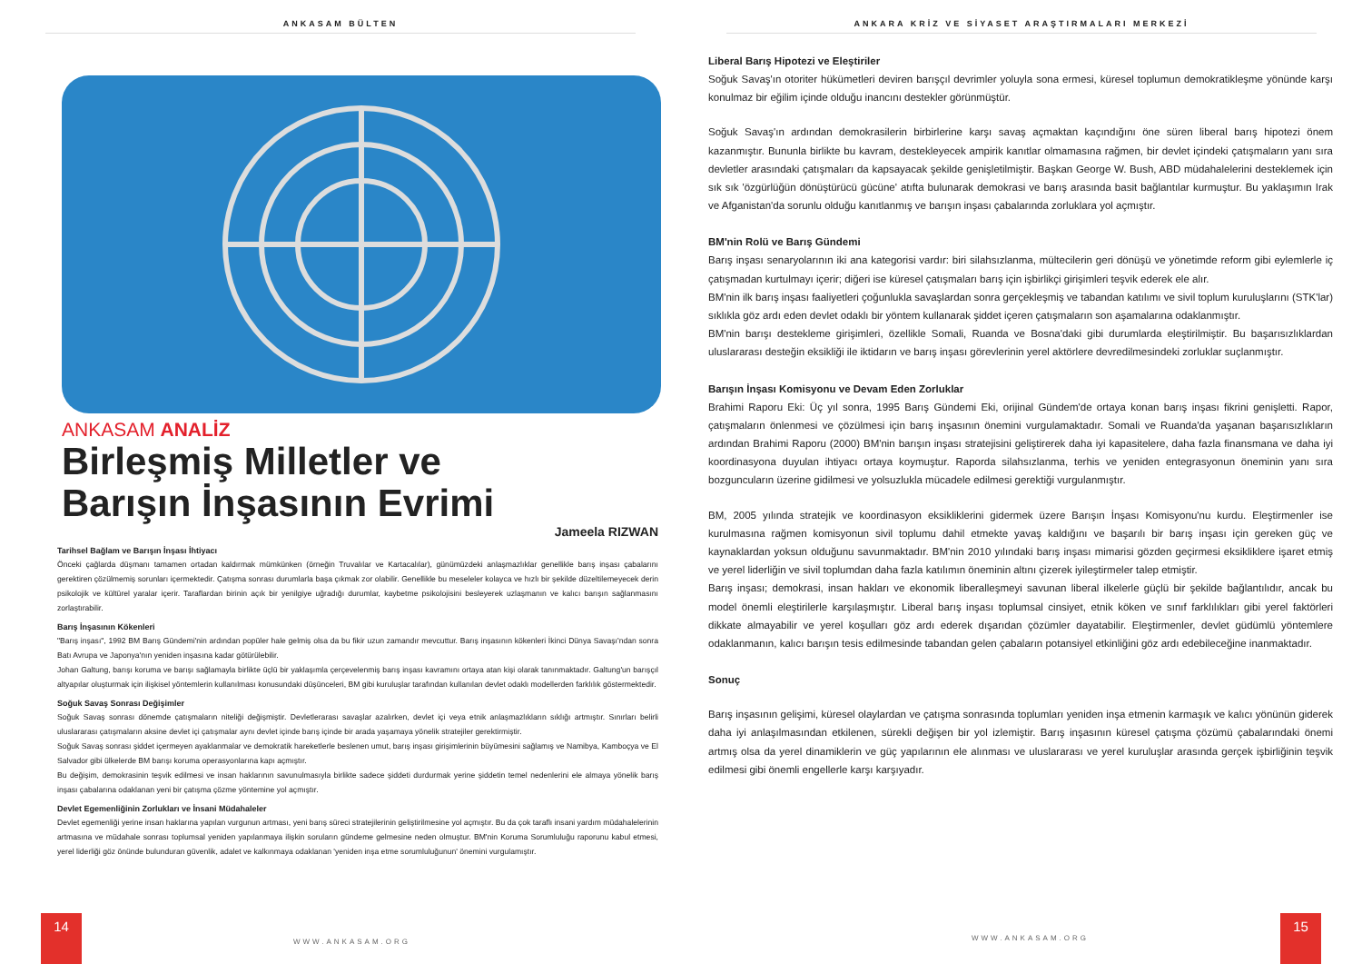ANKASAM BÜLTEN
ANKASAM ANALİZ
Birleşmiş Milletler ve
Barışın İnşasının Evrimi
Jameela RIZWAN
Tarihsel Bağlam ve Barışın İnşası İhtiyacı
Önceki çağlarda düşmanı tamamen ortadan kaldırmak mümkünken (örneğin Truvalılar ve Kartacalılar), günümüzdeki anlaşmazlıklar genellikle barış inşası çabalarını gerektiren çözülmemiş sorunları içermektedir. Çatışma sonrası durumlarla başa çıkmak zor olabilir. Genellikle bu meseleler kolayca ve hızlı bir şekilde düzeltilemeyecek derin psikolojik ve kültürel yaralar içerir. Taraflardan birinin açık bir yenilgiye uğradığı durumlar, kaybetme psikolojisini besleyerek uzlaşmanın ve kalıcı barışın sağlanmasını zorlaştırabilir.
Barış İnşasının Kökenleri
"Barış inşası", 1992 BM Barış Gündemi'nin ardından popüler hale gelmiş olsa da bu fikir uzun zamandır mevcuttur. Barış inşasının kökenleri İkinci Dünya Savaşı'ndan sonra Batı Avrupa ve Japonya'nın yeniden inşasına kadar götürülebilir.
Johan Galtung, barışı koruma ve barışı sağlamayla birlikte üçlü bir yaklaşımla çerçevelenmiş barış inşası kavramını ortaya atan kişi olarak tanınmaktadır. Galtung'un barışçıl altyapılar oluşturmak için ilişkisel yöntemlerin kullanılması konusundaki düşünceleri, BM gibi kuruluşlar tarafından kullanılan devlet odaklı modellerden farklılık göstermektedir.
Soğuk Savaş Sonrası Değişimler
Soğuk Savaş sonrası dönemde çatışmaların niteliği değişmiştir. Devletlerarası savaşlar azalırken, devlet içi veya etnik anlaşmazlıkların sıklığı artmıştır. Sınırları belirli uluslararası çatışmaların aksine devlet içi çatışmalar aynı devlet içinde barış içinde bir arada yaşamaya yönelik stratejiler gerektirmiştir.
Soğuk Savaş sonrası şiddet içermeyen ayaklanmalar ve demokratik hareketlerle beslenen umut, barış inşası girişimlerinin büyümesini sağlamış ve Namibya, Kamboçya ve El Salvador gibi ülkelerde BM barışı koruma operasyonlarına kapı açmıştır.
Bu değişim, demokrasinin teşvik edilmesi ve insan haklarının savunulmasıyla birlikte sadece şiddeti durdurmak yerine şiddetin temel nedenlerini ele almaya yönelik barış inşası çabalarına odaklanan yeni bir çatışma çözme yöntemine yol açmıştır.
Devlet Egemenliğinin Zorlukları ve İnsani Müdahaleler
Devlet egemenliği yerine insan haklarına yapılan vurgunun artması, yeni barış süreci stratejilerinin geliştirilmesine yol açmıştır. Bu da çok taraflı insani yardım müdahalelerinin artmasına ve müdahale sonrası toplumsal yeniden yapılanmaya ilişkin soruların gündeme gelmesine neden olmuştur. BM'nin Koruma Sorumluluğu raporunu kabul etmesi, yerel liderliği göz önünde bulunduran güvenlik, adalet ve kalkınmaya odaklanan 'yeniden inşa etme sorumluluğunun' önemini vurgulamıştır.
14
WWW.ANKASAM.ORG
ANKARA KRİZ VE SİYASET ARAŞTIRMALARI MERKEZİ
Liberal Barış Hipotezi ve Eleştiriler
Soğuk Savaş'ın otoriter hükümetleri deviren barışçıl devrimler yoluyla sona ermesi, küresel toplumun demokratikleşme yönünde karşı konulmaz bir eğilim içinde olduğu inancını destekler görünmüştür.
Soğuk Savaş'ın ardından demokrasilerin birbirlerine karşı savaş açmaktan kaçındığını öne süren liberal barış hipotezi önem kazanmıştır. Bununla birlikte bu kavram, destekleyecek ampirik kanıtlar olmamasına rağmen, bir devlet içindeki çatışmaların yanı sıra devletler arasındaki çatışmaları da kapsayacak şekilde genişletilmiştir. Başkan George W. Bush, ABD müdahalelerini desteklemek için sık sık 'özgürlüğün dönüştürücü gücüne' atıfta bulunarak demokrasi ve barış arasında basit bağlantılar kurmuştur. Bu yaklaşımın Irak ve Afganistan'da sorunlu olduğu kanıtlanmış ve barışın inşası çabalarında zorluklara yol açmıştır.
BM'nin Rolü ve Barış Gündemi
Barış inşası senaryolarının iki ana kategorisi vardır: biri silahsızlanma, mültecilerin geri dönüşü ve yönetimde reform gibi eylemlerle iç çatışmadan kurtulmayı içerir; diğeri ise küresel çatışmaları barış için işbirlikçi girişimleri teşvik ederek ele alır.
BM'nin ilk barış inşası faaliyetleri çoğunlukla savaşlardan sonra gerçekleşmiş ve tabandan katılımı ve sivil toplum kuruluşlarını (STK'lar) sıklıkla göz ardı eden devlet odaklı bir yöntem kullanarak şiddet içeren çatışmaların son aşamalarına odaklanmıştır.
BM'nin barışı destekleme girişimleri, özellikle Somali, Ruanda ve Bosna'daki gibi durumlarda eleştirilmiştir. Bu başarısızlıklardan uluslararası desteğin eksikliği ile iktidarın ve barış inşası görevlerinin yerel aktörlere devredilmesindeki zorluklar suçlanmıştır.
Barışın İnşası Komisyonu ve Devam Eden Zorluklar
Brahimi Raporu Eki: Üç yıl sonra, 1995 Barış Gündemi Eki, orijinal Gündem'de ortaya konan barış inşası fikrini genişletti. Rapor, çatışmaların önlenmesi ve çözülmesi için barış inşasının önemini vurgulamaktadır. Somali ve Ruanda'da yaşanan başarısızlıkların ardından Brahimi Raporu (2000) BM'nin barışın inşası stratejisini geliştirerek daha iyi kapasitelere, daha fazla finansmana ve daha iyi koordinasyona duyulan ihtiyacı ortaya koymuştur. Raporda silahsızlanma, terhis ve yeniden entegrasyonun öneminin yanı sıra bozguncuların üzerine gidilmesi ve yolsuzlukla mücadele edilmesi gerektiği vurgulanmıştır.
BM, 2005 yılında stratejik ve koordinasyon eksikliklerini gidermek üzere Barışın İnşası Komisyonu'nu kurdu. Eleştirmenler ise kurulmasına rağmen komisyonun sivil toplumu dahil etmekte yavaş kaldığını ve başarılı bir barış inşası için gereken güç ve kaynaklardan yoksun olduğunu savunmaktadır. BM'nin 2010 yılındaki barış inşası mimarisi gözden geçirmesi eksikliklere işaret etmiş ve yerel liderliğin ve sivil toplumdan daha fazla katılımın öneminin altını çizerek iyileştirmeler talep etmiştir.
Barış inşası; demokrasi, insan hakları ve ekonomik liberalleşmeyi savunan liberal ilkelerle güçlü bir şekilde bağlantılıdır, ancak bu model önemli eleştirilerle karşılaşmıştır. Liberal barış inşası toplumsal cinsiyet, etnik köken ve sınıf farklılıkları gibi yerel faktörleri dikkate almayabilir ve yerel koşulları göz ardı ederek dışarıdan çözümler dayatabilir. Eleştirmenler, devlet güdümlü yöntemlere odaklanmanın, kalıcı barışın tesis edilmesinde tabandan gelen çabaların potansiyel etkinliğini göz ardı edebileceğine inanmaktadır.
Sonuç
Barış inşasının gelişimi, küresel olaylardan ve çatışma sonrasında toplumları yeniden inşa etmenin karmaşık ve kalıcı yönünün giderek daha iyi anlaşılmasından etkilenen, sürekli değişen bir yol izlemiştir. Barış inşasının küresel çatışma çözümü çabalarındaki önemi artmış olsa da yerel dinamiklerin ve güç yapılarının ele alınması ve uluslararası ve yerel kuruluşlar arasında gerçek işbirliğinin teşvik edilmesi gibi önemli engellerle karşı karşıyadır.
WWW.ANKASAM.ORG
15